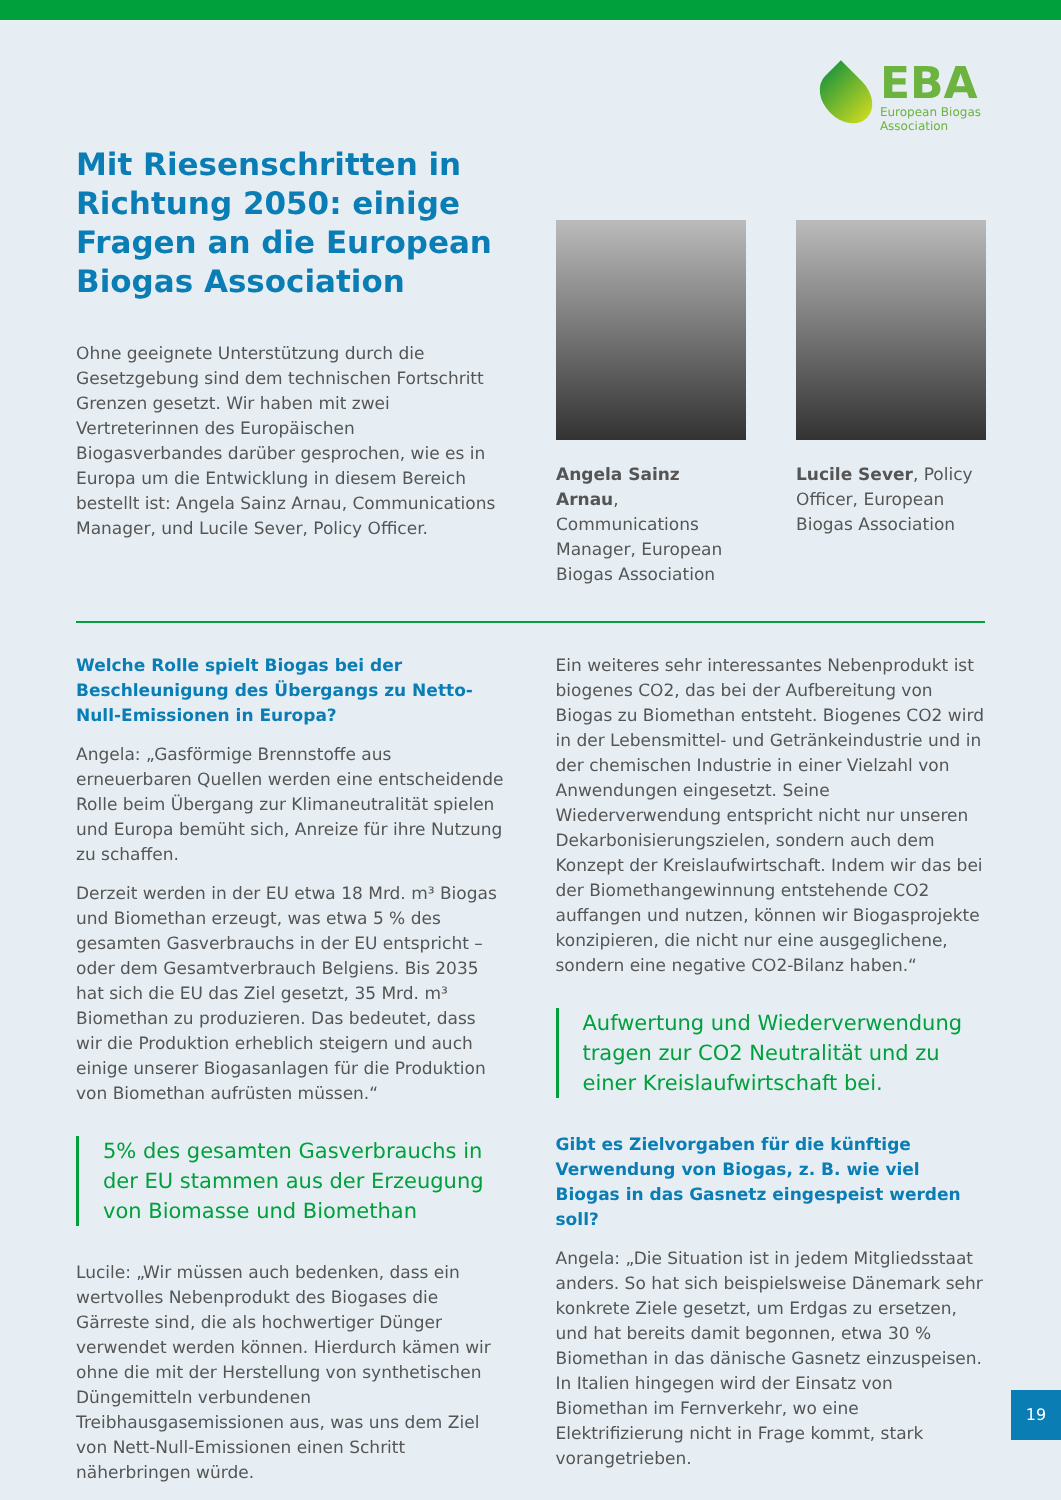EBA
European Biogas
Association
Mit Riesenschritten in Richtung 2050: einige Fragen an die European Biogas Association
Ohne geeignete Unterstützung durch die Gesetzgebung sind dem technischen Fortschritt Grenzen gesetzt. Wir haben mit zwei Vertreterinnen des Europäischen Biogasverbandes darüber gesprochen, wie es in Europa um die Entwicklung in diesem Bereich bestellt ist: Angela Sainz Arnau, Communications Manager, und Lucile Sever, Policy Officer.
Angela Sainz Arnau, Communications Manager, European Biogas Association
Lucile Sever, Policy Officer, European Biogas Association
Welche Rolle spielt Biogas bei der Beschleunigung des Übergangs zu Netto-Null-Emissionen in Europa?
Angela: „Gasförmige Brennstoffe aus erneuerbaren Quellen werden eine entscheidende Rolle beim Übergang zur Klimaneutralität spielen und Europa bemüht sich, Anreize für ihre Nutzung zu schaffen.
Derzeit werden in der EU etwa 18 Mrd. m³ Biogas und Biomethan erzeugt, was etwa 5 % des gesamten Gasverbrauchs in der EU entspricht – oder dem Gesamtverbrauch Belgiens. Bis 2035 hat sich die EU das Ziel gesetzt, 35 Mrd. m³ Biomethan zu produzieren. Das bedeutet, dass wir die Produktion erheblich steigern und auch einige unserer Biogasanlagen für die Produktion von Biomethan aufrüsten müssen.“
5% des gesamten Gasverbrauchs in der EU stammen aus der Erzeugung von Biomasse und Biomethan
Lucile: „Wir müssen auch bedenken, dass ein wertvolles Nebenprodukt des Biogases die Gärreste sind, die als hochwertiger Dünger verwendet werden können. Hierdurch kämen wir ohne die mit der Herstellung von synthetischen Düngemitteln verbundenen Treibhausgasemissionen aus, was uns dem Ziel von Nett-Null-Emissionen einen Schritt näherbringen würde.
Ein weiteres sehr interessantes Nebenprodukt ist biogenes CO2, das bei der Aufbereitung von Biogas zu Biomethan entsteht. Biogenes CO2 wird in der Lebensmittel- und Getränkeindustrie und in der chemischen Industrie in einer Vielzahl von Anwendungen eingesetzt. Seine Wiederverwendung entspricht nicht nur unseren Dekarbonisierungszielen, sondern auch dem Konzept der Kreislaufwirtschaft. Indem wir das bei der Biomethangewinnung entstehende CO2 auffangen und nutzen, können wir Biogasprojekte konzipieren, die nicht nur eine ausgeglichene, sondern eine negative CO2-Bilanz haben.“
Aufwertung und Wiederverwendung tragen zur CO2 Neutralität und zu einer Kreislaufwirtschaft bei.
Gibt es Zielvorgaben für die künftige Verwendung von Biogas, z. B. wie viel Biogas in das Gasnetz eingespeist werden soll?
Angela: „Die Situation ist in jedem Mitgliedsstaat anders. So hat sich beispielsweise Dänemark sehr konkrete Ziele gesetzt, um Erdgas zu ersetzen, und hat bereits damit begonnen, etwa 30 % Biomethan in das dänische Gasnetz einzuspeisen. In Italien hingegen wird der Einsatz von Biomethan im Fernverkehr, wo eine Elektrifizierung nicht in Frage kommt, stark vorangetrieben.
19